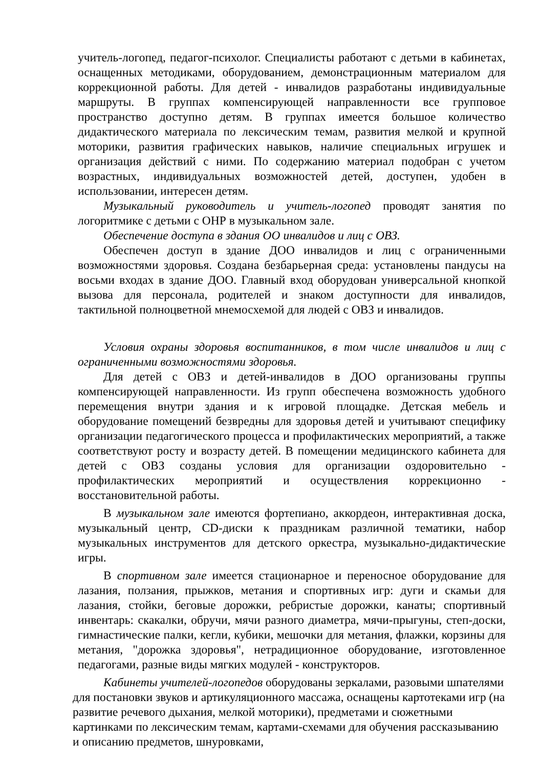учитель-логопед, педагог-психолог. Специалисты работают с детьми в кабинетах, оснащенных методиками, оборудованием, демонстрационным материалом для коррекционной работы. Для детей - инвалидов разработаны индивидуальные маршруты. В группах компенсирующей направленности все групповое пространство доступно детям. В группах имеется большое количество дидактического материала по лексическим темам, развития мелкой и крупной моторики, развития графических навыков, наличие специальных игрушек и организация действий с ними. По содержанию материал подобран с учетом возрастных, индивидуальных возможностей детей, доступен, удобен в использовании, интересен детям.
Музыкальный руководитель и учитель-логопед проводят занятия по логоритмике с детьми с ОНР в музыкальном зале.
Обеспечение доступа в здания ОО инвалидов и лиц с ОВЗ.
Обеспечен доступ в здание ДОО инвалидов и лиц с ограниченными возможностями здоровья. Создана безбарьерная среда: установлены пандусы на восьми входах в здание ДОО. Главный вход оборудован универсальной кнопкой вызова для персонала, родителей и знаком доступности для инвалидов, тактильной полноцветной мнемосхемой для людей с ОВЗ и инвалидов.
Условия охраны здоровья воспитанников, в том числе инвалидов и лиц с ограниченными возможностями здоровья.
Для детей с ОВЗ и детей-инвалидов в ДОО организованы группы компенсирующей направленности. Из групп обеспечена возможность удобного перемещения внутри здания и к игровой площадке. Детская мебель и оборудование помещений безвредны для здоровья детей и учитывают специфику организации педагогического процесса и профилактических мероприятий, а также соответствуют росту и возрасту детей. В помещении медицинского кабинета для детей с ОВЗ созданы условия для организации оздоровительно - профилактических мероприятий и осуществления коррекционно - восстановительной работы.
В музыкальном зале имеются фортепиано, аккордеон, интерактивная доска, музыкальный центр, CD-диски к праздникам различной тематики, набор музыкальных инструментов для детского оркестра, музыкально-дидактические игры.
В спортивном зале имеется стационарное и переносное оборудование для лазания, ползания, прыжков, метания и спортивных игр: дуги и скамьи для лазания, стойки, беговые дорожки, ребристые дорожки, канаты; спортивный инвентарь: скакалки, обручи, мячи разного диаметра, мячи-прыгуны, степ-доски, гимнастические палки, кегли, кубики, мешочки для метания, флажки, корзины для метания, "дорожка здоровья", нетрадиционное оборудование, изготовленное педагогами, разные виды мягких модулей - конструкторов.
Кабинеты учителей-логопедов оборудованы зеркалами, разовыми шпателями для постановки звуков и артикуляционного массажа, оснащены картотеками игр (на развитие речевого дыхания, мелкой моторики), предметами и сюжетными картинками по лексическим темам, картами-схемами для обучения рассказыванию и описанию предметов, шнуровками,